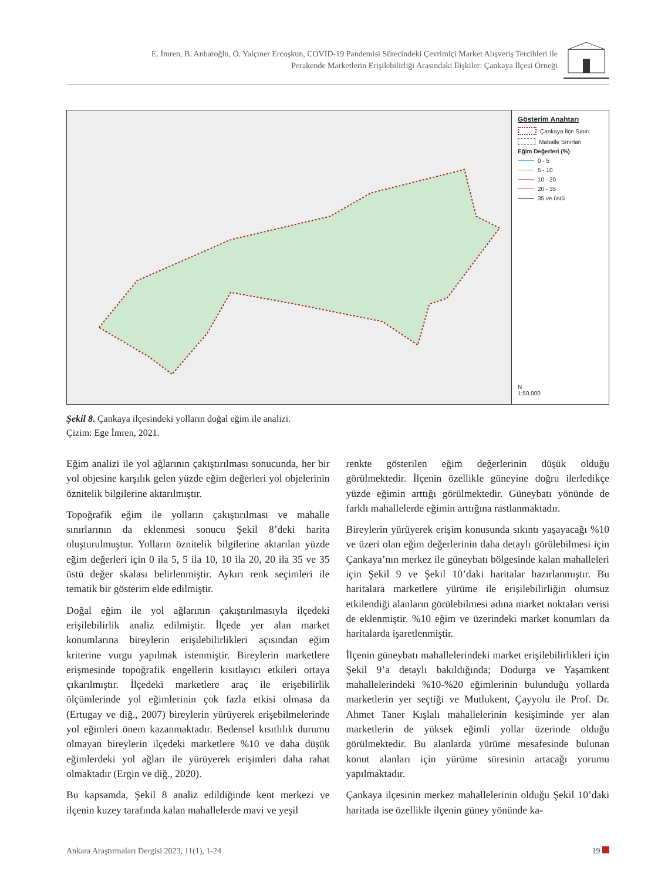E. İmren, B. Anbaroğlu, Ö. Yalçıner Ercoşkun, COVID-19 Pandemisi Sürecindeki Çevrimiçi Market Alışveriş Tercihleri ile
Perakende Marketlerin Erişilebilirliği Arasındaki İlişkiler: Çankaya İlçesi Örneği
Gösterim Anahtarı
Çankaya İlçe Sınırı
Mahalle Sınırları
Eğim Değerleri (%)
0 - 5
5 - 10
10 - 20
20 - 35
35 ve üstü
N
1:50,000
Şekil 8. Çankaya ilçesindeki yolların doğal eğim ile analizi.
Çizim: Ege İmren, 2021.
Eğim analizi ile yol ağlarının çakıştırılması sonucunda, her bir yol objesine karşılık gelen yüzde eğim değerleri yol objelerinin öznitelik bilgilerine aktarılmıştır.
Topoğrafik eğim ile yolların çakıştırılması ve mahalle sınırlarının da eklenmesi sonucu Şekil 8’deki harita oluşturulmuştur. Yolların öznitelik bilgilerine aktarılan yüzde eğim değerleri için 0 ila 5, 5 ila 10, 10 ila 20, 20 ila 35 ve 35 üstü değer skalası belirlenmiştir. Aykırı renk seçimleri ile tematik bir gösterim elde edilmiştir.
Doğal eğim ile yol ağlarının çakıştırılmasıyla ilçedeki erişilebilirlik analiz edilmiştir. İlçede yer alan market konumlarına bireylerin erişilebilirlikleri açısından eğim kriterine vurgu yapılmak istenmiştir. Bireylerin marketlere erişmesinde topoğrafik engellerin kısıtlayıcı etkileri ortaya çıkarılmıştır. İlçedeki marketlere araç ile erişebilirlik ölçümlerinde yol eğimlerinin çok fazla etkisi olmasa da (Ertugay ve diğ., 2007) bireylerin yürüyerek erişebilmelerinde yol eğimleri önem kazanmaktadır. Bedensel kısıtlılık durumu olmayan bireylerin ilçedeki marketlere %10 ve daha düşük eğimlerdeki yol ağları ile yürüyerek erişimleri daha rahat olmaktadır (Ergin ve diğ., 2020).
Bu kapsamda, Şekil 8 analiz edildiğinde kent merkezi ve ilçenin kuzey tarafında kalan mahallelerde mavi ve yeşil
renkte gösterilen eğim değerlerinin düşük olduğu görülmektedir. İlçenin özellikle güneyine doğru ilerledikçe yüzde eğimin arttığı görülmektedir. Güneybatı yönünde de farklı mahallelerde eğimin arttığına rastlanmaktadır.
Bireylerin yürüyerek erişim konusunda sıkıntı yaşayacağı %10 ve üzeri olan eğim değerlerinin daha detaylı görülebilmesi için Çankaya’nın merkez ile güneybatı bölgesinde kalan mahalleleri için Şekil 9 ve Şekil 10’daki haritalar hazırlanmıştır. Bu haritalara marketlere yürüme ile erişilebilirliğin olumsuz etkilendiği alanların görülebilmesi adına market noktaları verisi de eklenmiştir. %10 eğim ve üzerindeki market konumları da haritalarda işaretlenmiştir.
İlçenin güneybatı mahallelerindeki market erişilebilirlikleri için Şekil 9’a detaylı bakıldığında; Dodurga ve Yaşamkent mahallelerindeki %10-%20 eğimlerinin bulunduğu yollarda marketlerin yer seçtiği ve Mutlukent, Çayyolu ile Prof. Dr. Ahmet Taner Kışlalı mahallelerinin kesişiminde yer alan marketlerin de yüksek eğimli yollar üzerinde olduğu görülmektedir. Bu alanlarda yürüme mesafesinde bulunan konut alanları için yürüme süresinin artacağı yorumu yapılmaktadır.
Çankaya ilçesinin merkez mahallelerinin olduğu Şekil 10’daki haritada ise özellikle ilçenin güney yönünde ka-
Ankara Araştırmaları Dergisi 2023, 11(1), 1-24 19